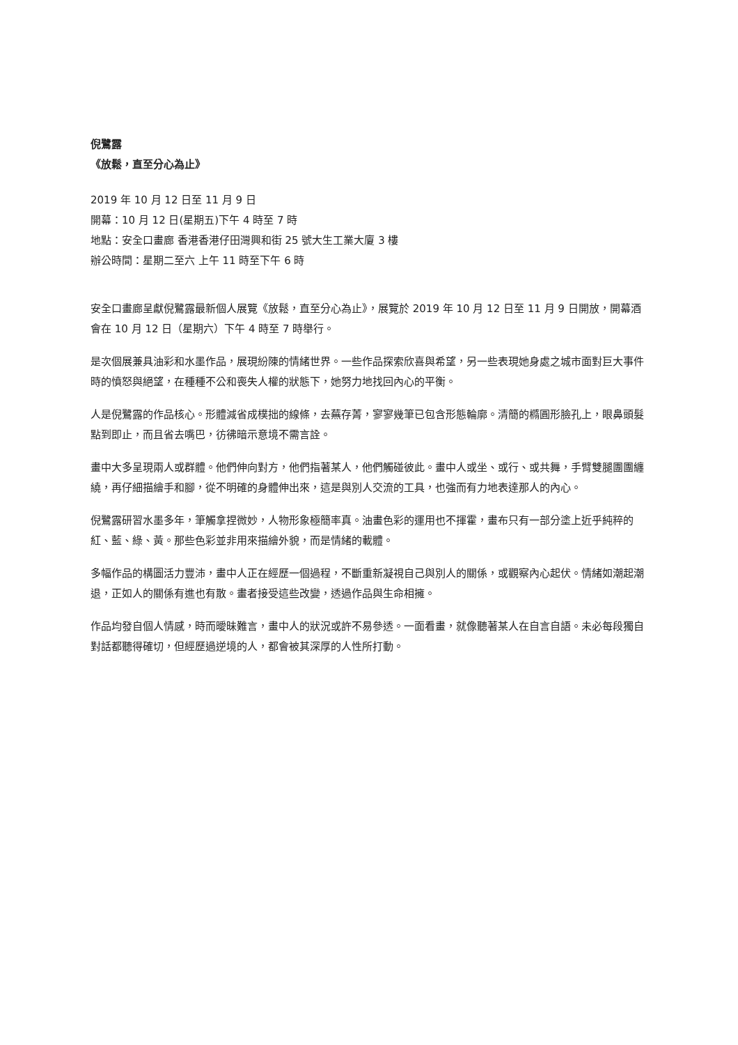倪鷺露
《放鬆，直至分心為止》
2019 年 10 月 12 日至 11 月 9 日
開幕：10 月 12 日(星期五)下午 4 時至 7 時
地點：安全口畫廊 香港香港仔田灣興和街 25 號大生工業大廈 3 樓
辦公時間：星期二至六 上午 11 時至下午 6 時
安全口畫廊呈獻倪鷺露最新個人展覽《放鬆，直至分心為止》，展覽於 2019 年 10 月 12 日至 11 月 9 日開放，開幕酒會在 10 月 12 日（星期六）下午 4 時至 7 時舉行。
是次個展兼具油彩和水墨作品，展現紛陳的情緒世界。一些作品探索欣喜與希望，另一些表現她身處之城市面對巨大事件時的憤怒與絕望，在種種不公和喪失人權的狀態下，她努力地找回內心的平衡。
人是倪鷺露的作品核心。形體減省成樸拙的線條，去蕪存菁，寥寥幾筆已包含形態輪廓。清簡的橢圓形臉孔上，眼鼻頭髮點到即止，而且省去嘴巴，彷彿暗示意境不需言詮。
畫中大多呈現兩人或群體。他們伸向對方，他們指著某人，他們觸碰彼此。畫中人或坐、或行、或共舞，手臂雙腿團團纏繞，再仔細描繪手和腳，從不明確的身體伸出來，這是與別人交流的工具，也強而有力地表達那人的內心。
倪鷺露研習水墨多年，筆觸拿捏微妙，人物形象極簡率真。油畫色彩的運用也不揮霍，畫布只有一部分塗上近乎純粹的紅、藍、綠、黃。那些色彩並非用來描繪外貌，而是情緒的載體。
多幅作品的構圖活力豐沛，畫中人正在經歷一個過程，不斷重新凝視自己與別人的關係，或觀察內心起伏。情緒如潮起潮退，正如人的關係有進也有散。畫者接受這些改變，透過作品與生命相擁。
作品均發自個人情感，時而曖昧難言，畫中人的狀況或許不易參透。一面看畫，就像聽著某人在自言自語。未必每段獨自對話都聽得確切，但經歷過逆境的人，都會被其深厚的人性所打動。